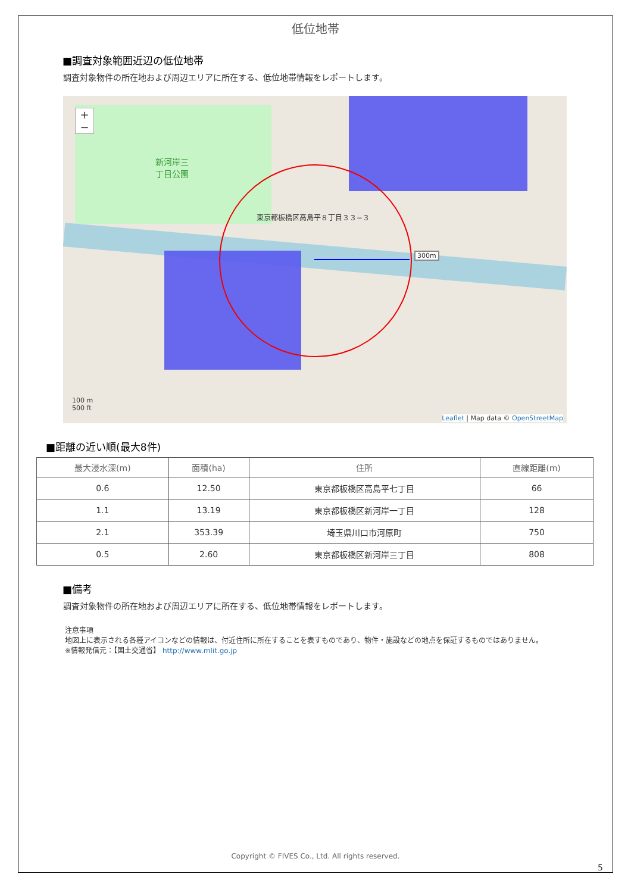低位地帯
■調査対象範囲近辺の低位地帯
調査対象物件の所在地および周辺エリアに所在する、低位地帯情報をレポートします。
新河岸三
丁目公園
東京都板橋区高島平８丁目３３−３
300m
+
−
100 m
500 ft
Leaflet | Map data © OpenStreetMap
■距離の近い順(最大8件)
| 最大浸水深(m) | 面積(ha) | 住所 | 直線距離(m) |
| --- | --- | --- | --- |
| 0.6 | 12.50 | 東京都板橋区高島平七丁目 | 66 |
| 1.1 | 13.19 | 東京都板橋区新河岸一丁目 | 128 |
| 2.1 | 353.39 | 埼玉県川口市河原町 | 750 |
| 0.5 | 2.60 | 東京都板橋区新河岸三丁目 | 808 |
■備考
調査対象物件の所在地および周辺エリアに所在する、低位地帯情報をレポートします。
注意事項
地図上に表示される各種アイコンなどの情報は、付近住所に所在することを表すものであり、物件・施設などの地点を保証するものではありません。
※情報発信元：【国土交通省】 http://www.mlit.go.jp
Copyright © FIVES Co., Ltd. All rights reserved.
5